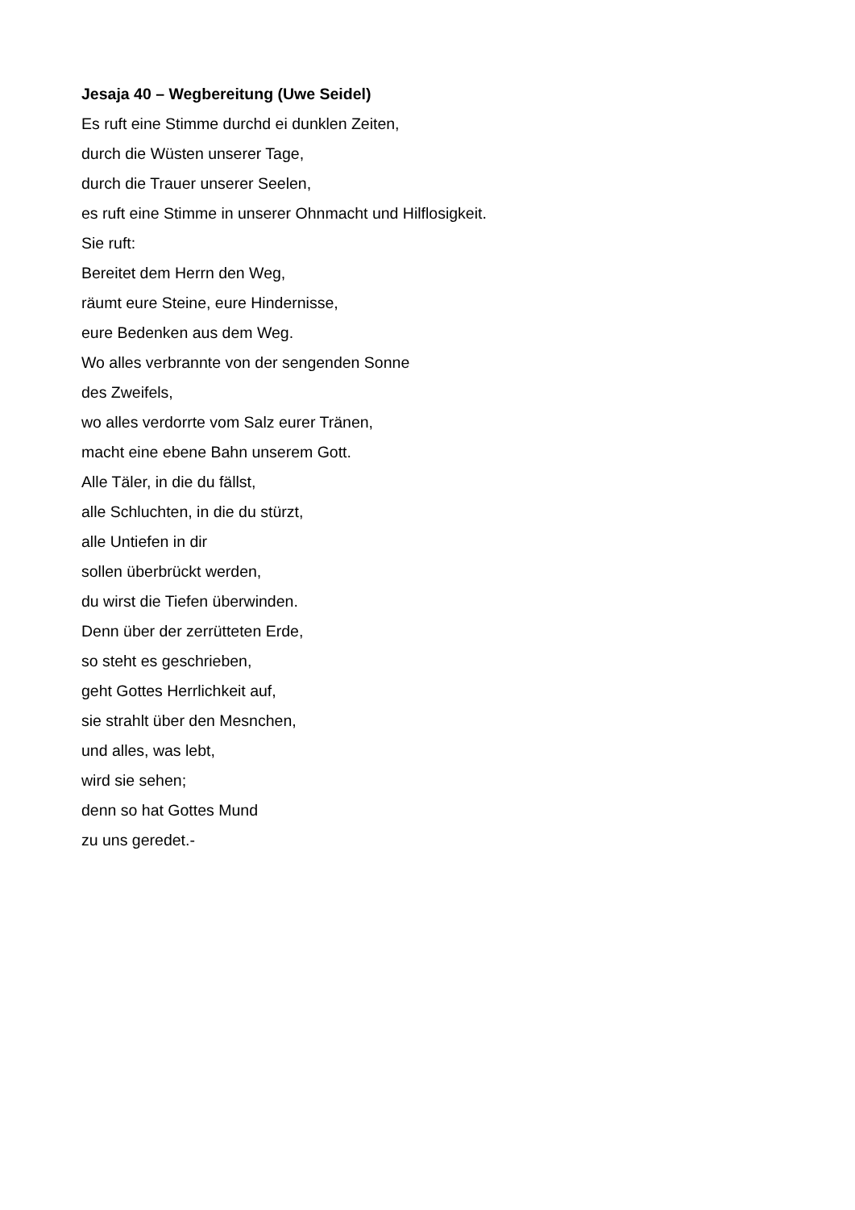Jesaja 40 – Wegbereitung (Uwe Seidel)
Es ruft eine Stimme durchd ei dunklen Zeiten,
durch die Wüsten unserer Tage,
durch die Trauer unserer Seelen,
es ruft eine Stimme in unserer Ohnmacht und Hilflosigkeit.
Sie ruft:
Bereitet dem Herrn den Weg,
räumt eure Steine, eure Hindernisse,
eure Bedenken aus dem Weg.
Wo alles verbrannte von der sengenden Sonne
des Zweifels,
wo alles verdorrte vom Salz eurer Tränen,
macht eine ebene Bahn unserem Gott.
Alle Täler, in die du fällst,
alle Schluchten, in die du stürzt,
alle Untiefen in dir
sollen überbrückt werden,
du wirst die Tiefen überwinden.
Denn über der zerrütteten Erde,
so steht es geschrieben,
geht Gottes Herrlichkeit auf,
sie strahlt über den Mesnchen,
und alles, was lebt,
wird sie sehen;
denn so hat Gottes Mund
zu uns geredet.-